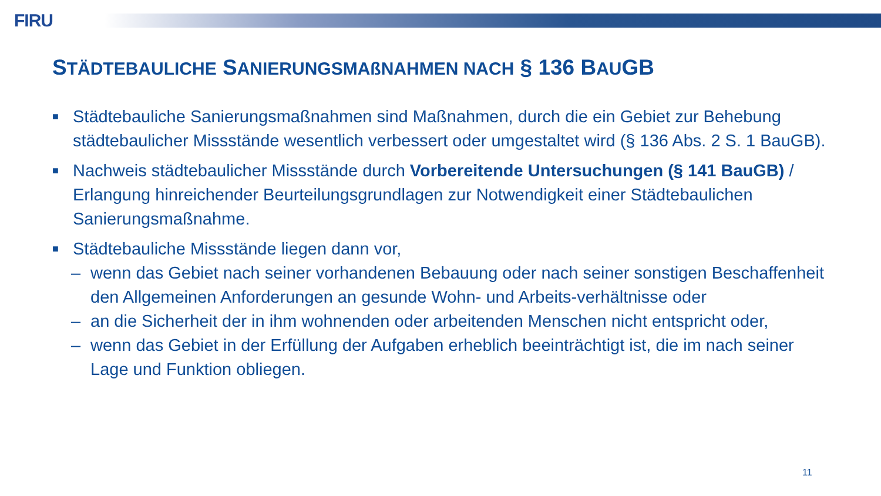FIRU
STÄDTEBAULICHE SANIERUNGSMAßNAHMEN NACH § 136 BAUGB
■ Städtebauliche Sanierungsmaßnahmen sind Maßnahmen, durch die ein Gebiet zur Behebung städtebaulicher Missstände wesentlich verbessert oder umgestaltet wird (§ 136 Abs. 2 S. 1 BauGB).
■ Nachweis städtebaulicher Missstände durch Vorbereitende Untersuchungen (§ 141 BauGB) / Erlangung hinreichender Beurteilungsgrundlagen zur Notwendigkeit einer Städtebaulichen Sanierungsmaßnahme.
■ Städtebauliche Missstände liegen dann vor,
– wenn das Gebiet nach seiner vorhandenen Bebauung oder nach seiner sonstigen Beschaffenheit den Allgemeinen Anforderungen an gesunde Wohn- und Arbeits-verhältnisse oder
– an die Sicherheit der in ihm wohnenden oder arbeitenden Menschen nicht entspricht oder,
– wenn das Gebiet in der Erfüllung der Aufgaben erheblich beeinträchtigt ist, die im nach seiner Lage und Funktion obliegen.
11